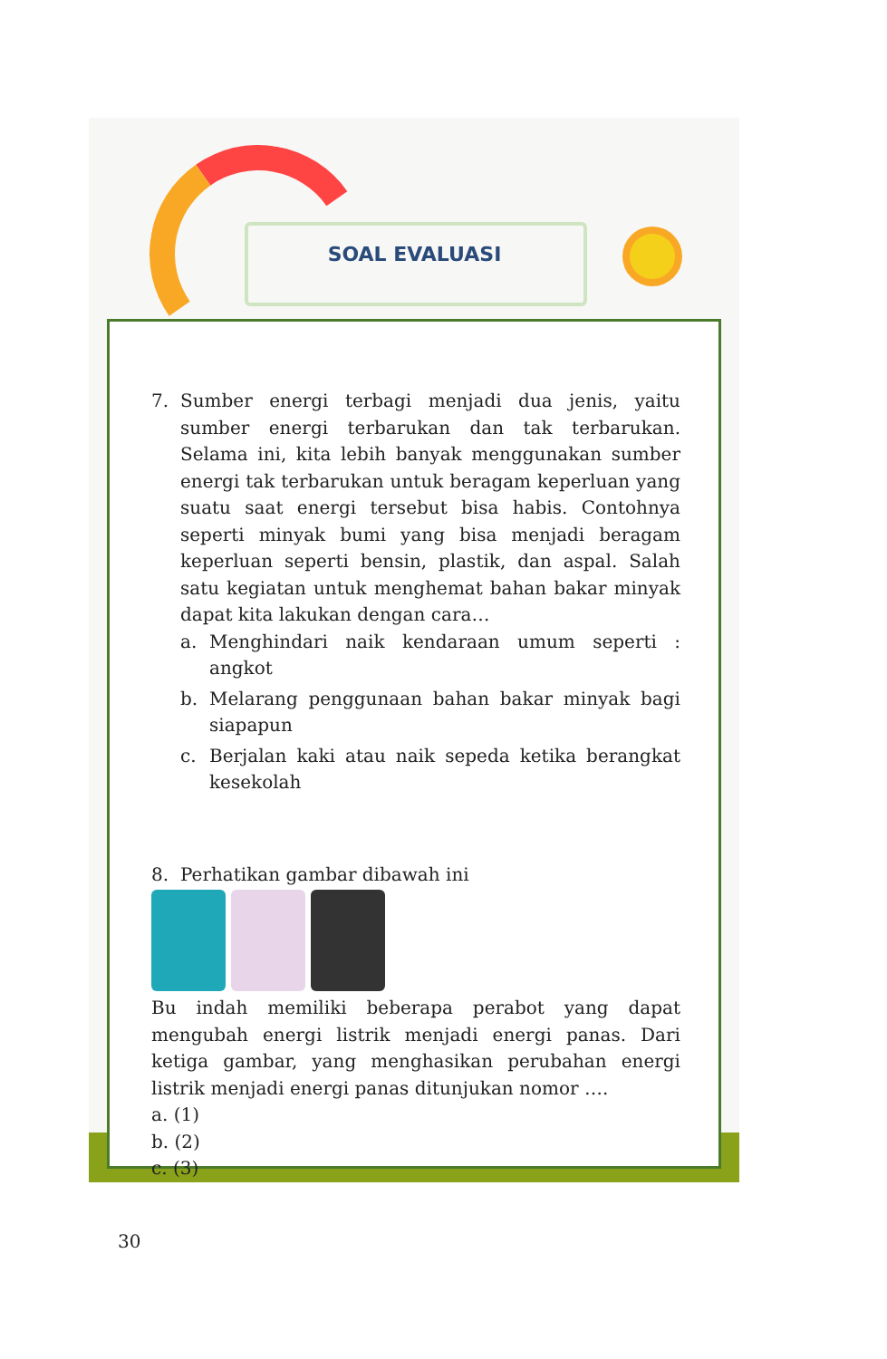SOAL EVALUASI
7. Sumber energi terbagi menjadi dua jenis, yaitu sumber energi terbarukan dan tak terbarukan. Selama ini, kita lebih banyak menggunakan sumber energi tak terbarukan untuk beragam keperluan yang suatu saat energi tersebut bisa habis. Contohnya seperti minyak bumi yang bisa menjadi beragam keperluan seperti bensin, plastik, dan aspal. Salah satu kegiatan untuk menghemat bahan bakar minyak dapat kita lakukan dengan cara…
a. Menghindari naik kendaraan umum seperti : angkot
b. Melarang penggunaan bahan bakar minyak bagi siapapun
c. Berjalan kaki atau naik sepeda ketika berangkat kesekolah
8. Perhatikan gambar dibawah ini
Bu indah memiliki beberapa perabot yang dapat mengubah energi listrik menjadi energi panas. Dari ketiga gambar, yang menghasikan perubahan energi listrik menjadi energi panas ditunjukan nomor ….
a. (1)
b. (2)
c. (3)
30